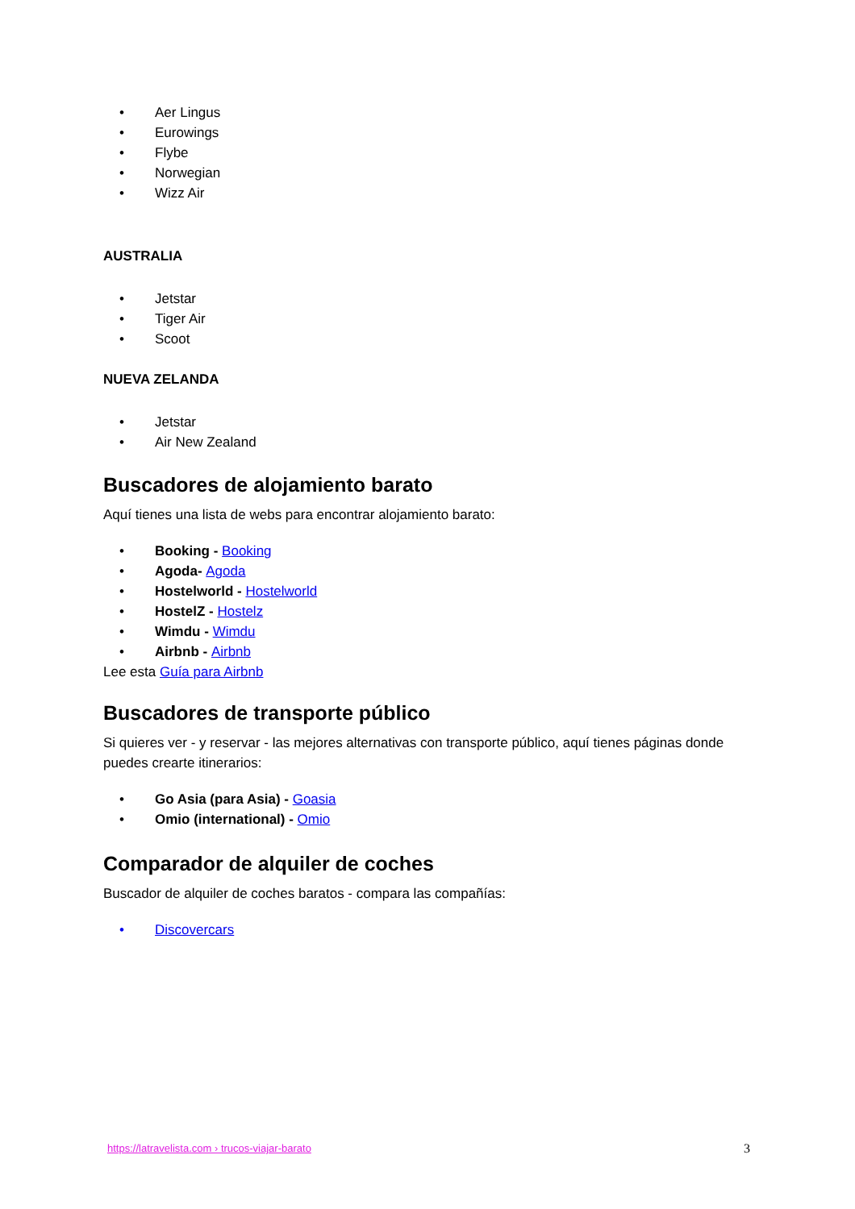• Aer Lingus
• Eurowings
• Flybe
• Norwegian
• Wizz Air
AUSTRALIA
• Jetstar
• Tiger Air
• Scoot
NUEVA ZELANDA
• Jetstar
• Air New Zealand
Buscadores de alojamiento barato
Aquí tienes una lista de webs para encontrar alojamiento barato:
• Booking - Booking
• Agoda- Agoda
• Hostelworld - Hostelworld
• HostelZ - Hostelz
• Wimdu - Wimdu
• Airbnb - Airbnb
Lee esta Guía para Airbnb
Buscadores de transporte público
Si quieres ver - y reservar - las mejores alternativas con transporte público, aquí tienes páginas donde puedes crearte itinerarios:
• Go Asia (para Asia) - Goasia
• Omio (international) - Omio
Comparador de alquiler de coches
Buscador de alquiler de coches baratos - compara las compañías:
• Discovercars
https://latravelista.com › trucos-viajar-barato
3